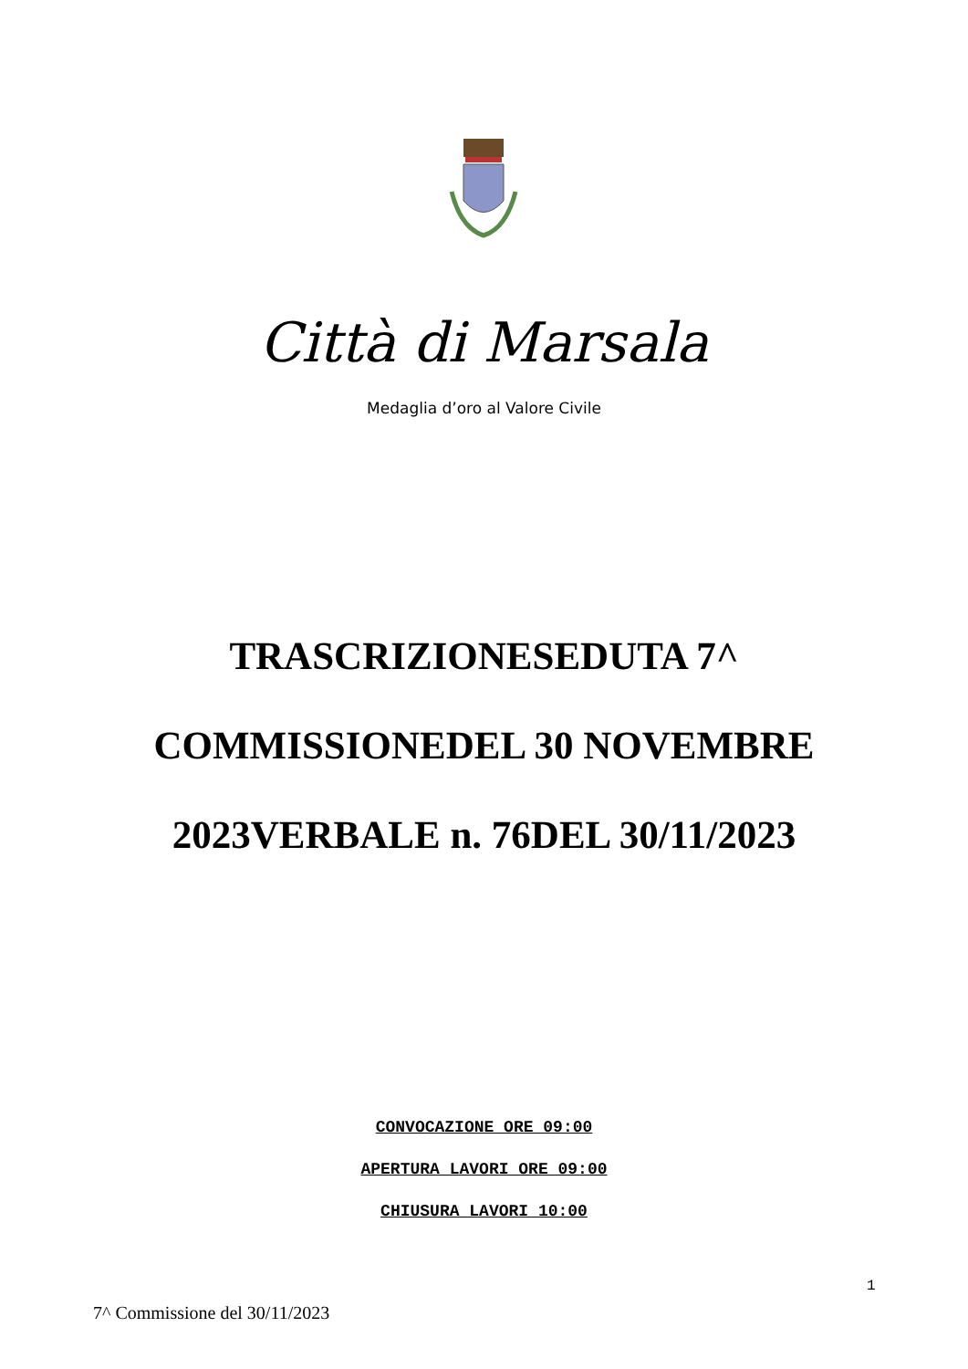Città di Marsala
Medaglia d’oro al Valore Civile
TRASCRIZIONESEDUTA 7^
COMMISSIONEDEL 30 NOVEMBRE
2023VERBALE n. 76DEL 30/11/2023
CONVOCAZIONE ORE 09:00
APERTURA LAVORI ORE 09:00
CHIUSURA LAVORI 10:00
1
7^ Commissione del 30/11/2023